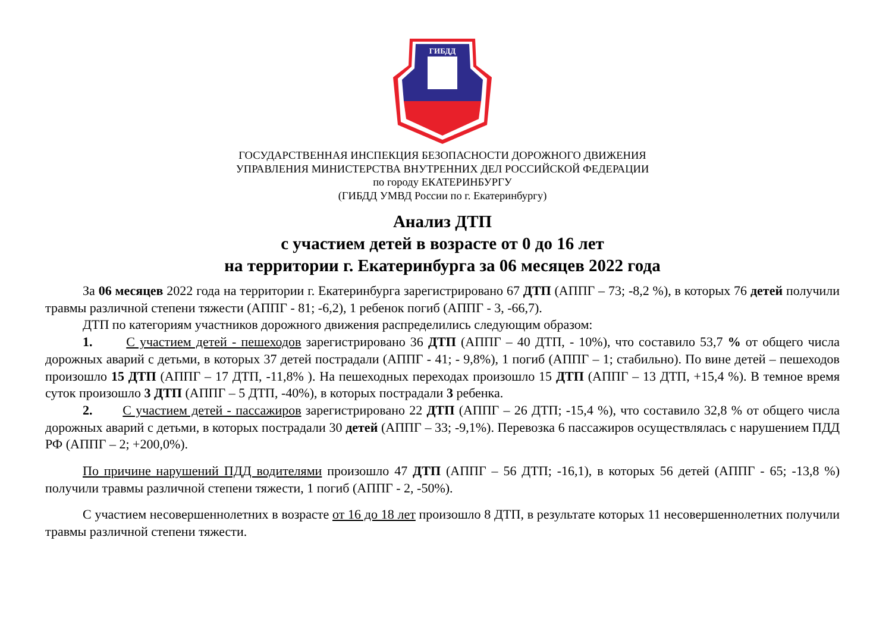ГИБДД
ГОСУДАРСТВЕННАЯ ИНСПЕКЦИЯ БЕЗОПАСНОСТИ ДОРОЖНОГО ДВИЖЕНИЯ
УПРАВЛЕНИЯ МИНИСТЕРСТВА ВНУТРЕННИХ ДЕЛ РОССИЙСКОЙ ФЕДЕРАЦИИ
по городу ЕКАТЕРИНБУРГУ
(ГИБДД УМВД России по г. Екатеринбургу)
Анализ ДТП
с участием детей в возрасте от 0 до 16 лет
на территории г. Екатеринбурга за 06 месяцев 2022 года
За 06 месяцев 2022 года на территории г. Екатеринбурга зарегистрировано 67 ДТП (АППГ – 73; -8,2 %), в которых 76 детей получили травмы различной степени тяжести (АППГ - 81; -6,2), 1 ребенок погиб (АППГ - 3, -66,7).
ДТП по категориям участников дорожного движения распределились следующим образом:
1. С участием детей - пешеходов зарегистрировано 36 ДТП (АППГ – 40 ДТП, - 10%), что составило 53,7 % от общего числа дорожных аварий с детьми, в которых 37 детей пострадали (АППГ - 41; - 9,8%), 1 погиб (АППГ – 1; стабильно). По вине детей – пешеходов произошло 15 ДТП (АППГ – 17 ДТП, -11,8% ). На пешеходных переходах произошло 15 ДТП (АППГ – 13 ДТП, +15,4 %). В темное время суток произошло 3 ДТП (АППГ – 5 ДТП, -40%), в которых пострадали 3 ребенка.
2. С участием детей - пассажиров зарегистрировано 22 ДТП (АППГ – 26 ДТП; -15,4 %), что составило 32,8 % от общего числа дорожных аварий с детьми, в которых пострадали 30 детей (АППГ – 33; -9,1%). Перевозка 6 пассажиров осуществлялась с нарушением ПДД РФ (АППГ – 2; +200,0%).
По причине нарушений ПДД водителями произошло 47 ДТП (АППГ – 56 ДТП; -16,1), в которых 56 детей (АППГ - 65; -13,8 %) получили травмы различной степени тяжести, 1 погиб (АППГ - 2, -50%).
С участием несовершеннолетних в возрасте от 16 до 18 лет произошло 8 ДТП, в результате которых 11 несовершеннолетних получили травмы различной степени тяжести.